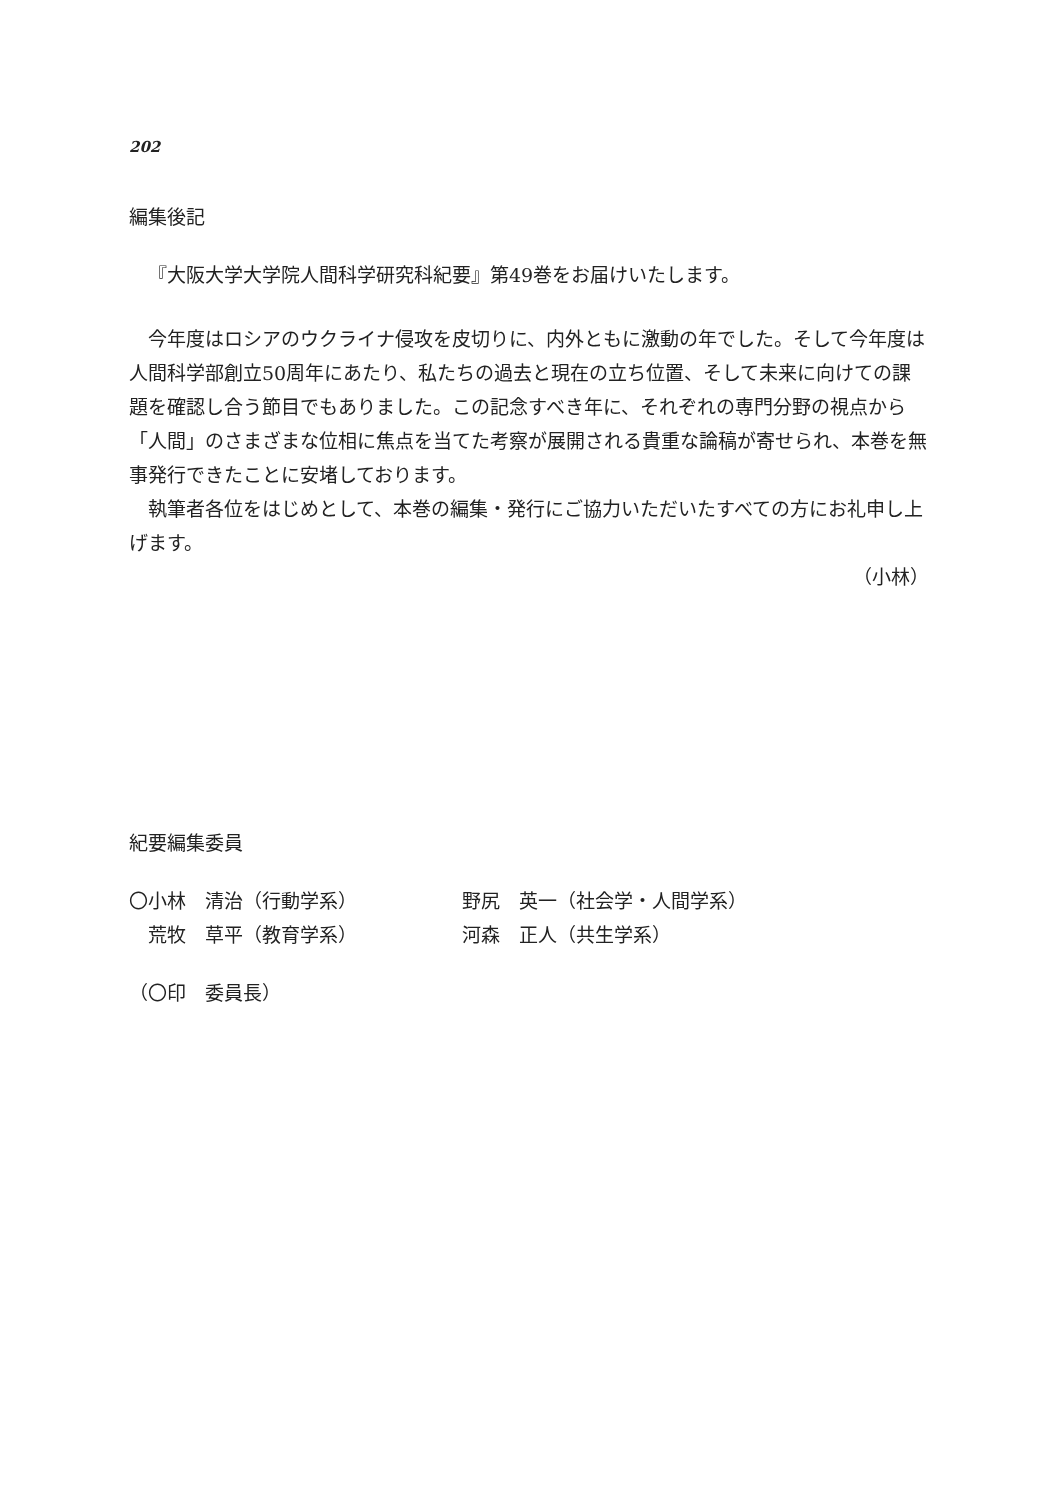202
編集後記
『大阪大学大学院人間科学研究科紀要』第49巻をお届けいたします。
今年度はロシアのウクライナ侵攻を皮切りに、内外ともに激動の年でした。そして今年度は人間科学部創立50周年にあたり、私たちの過去と現在の立ち位置、そして未来に向けての課題を確認し合う節目でもありました。この記念すべき年に、それぞれの専門分野の視点から「人間」のさまざまな位相に焦点を当てた考察が展開される貴重な論稿が寄せられ、本巻を無事発行できたことに安堵しております。
執筆者各位をはじめとして、本巻の編集・発行にご協力いただいたすべての方にお礼申し上げます。
（小林）
紀要編集委員
| 〇小林 清治（行動学系） | 野尻 英一（社会学・人間学系） |
| 荒牧 草平（教育学系） | 河森 正人（共生学系） |
（〇印　委員長）